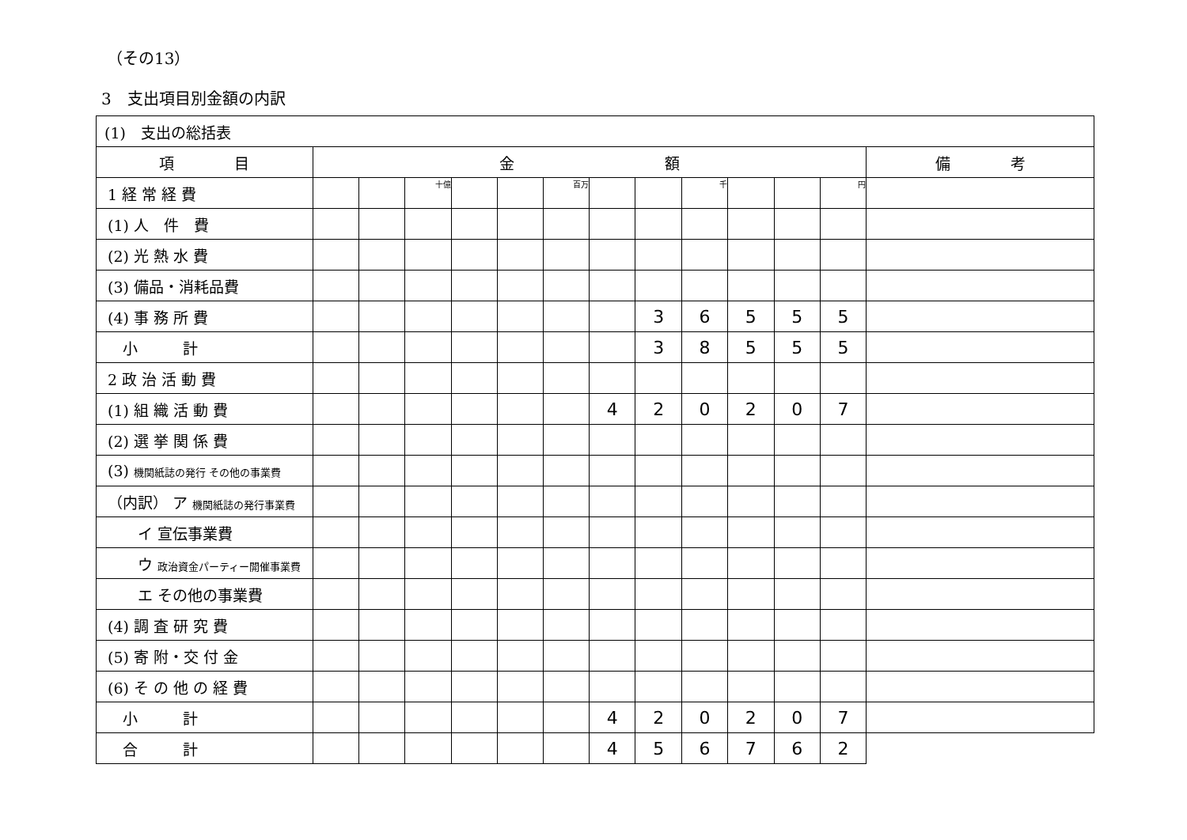（その13）
3　支出項目別金額の内訳
| (1) 支出の総括表 | | | | | | | | | | | | | |
| 項 目 | 金 額 | | | | | | | | | | | | 備 考 |
| 1 経 常 経 費 | | | 十億 | | | 百万 | | | 千 | | | 円 | |
| (1) 人 件 費 | | | | | | | | | | | | | |
| (2) 光 熱 水 費 | | | | | | | | | | | | | |
| (3) 備品・消耗品費 | | | | | | | | | | | | | |
| (4) 事 務 所 費 | | | | | | | | 3 | 6 | 5 | 5 | 5 | |
| 小 計 | | | | | | | | 3 | 8 | 5 | 5 | 5 | |
| 2 政 治 活 動 費 | | | | | | | | | | | | | |
| (1) 組 織 活 動 費 | | | | | | | 4 | 2 | 0 | 2 | 0 | 7 | |
| (2) 選 挙 関 係 費 | | | | | | | | | | | | | |
| (3) 機関紙誌の発行 その他の事業費 | | | | | | | | | | | | | |
| （内訳） ア 機関紙誌の発行事業費 | | | | | | | | | | | | | |
| イ 宣伝事業費 | | | | | | | | | | | | | |
| ウ 政治資金パーティー開催事業費 | | | | | | | | | | | | | |
| エ その他の事業費 | | | | | | | | | | | | | |
| (4) 調 査 研 究 費 | | | | | | | | | | | | | |
| (5) 寄 附・交 付 金 | | | | | | | | | | | | | |
| (6) そ の 他 の 経 費 | | | | | | | | | | | | | |
| 小 計 | | | | | | | 4 | 2 | 0 | 2 | 0 | 7 | |
| 合 計 | | | | | | | 4 | 5 | 6 | 7 | 6 | 2 | |